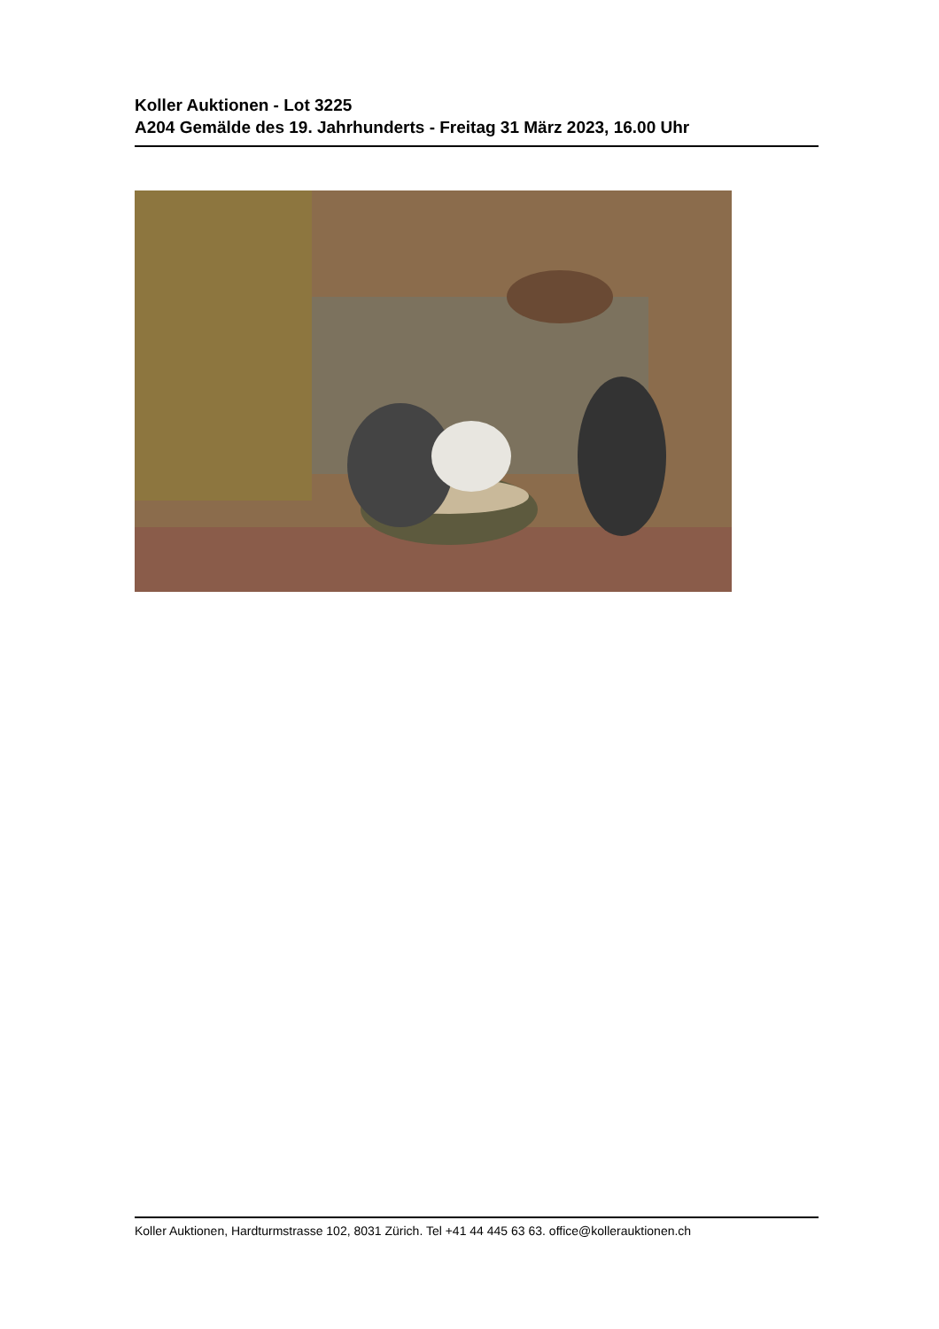Koller Auktionen - Lot 3225
A204 Gemälde des 19. Jahrhunderts - Freitag 31 März 2023, 16.00 Uhr
Koller Auktionen, Hardturmstrasse 102, 8031 Zürich. Tel +41 44 445 63 63. office@kollerauktionen.ch